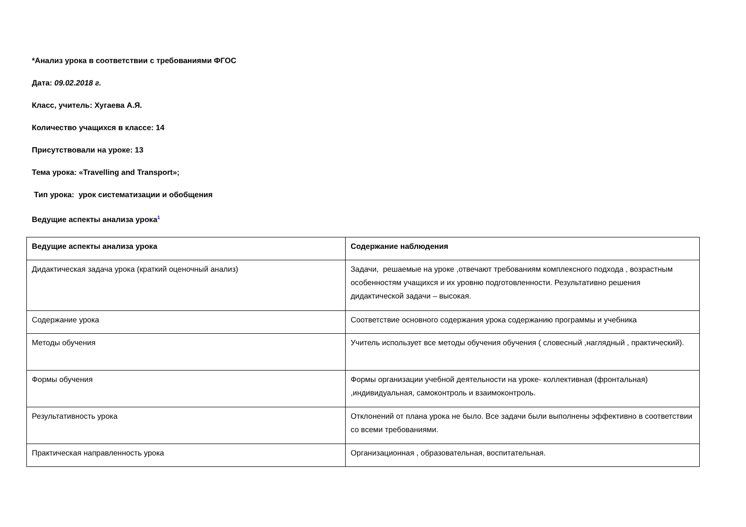*Анализ урока в соответствии с требованиями ФГОС
Дата: 09.02.2018 г.
Класс, учитель: Хугаева А.Я.
Количество учащихся в классе: 14
Присутствовали на уроке: 13
Тема урока: «Travelling and Transport»;
Тип урока: урок систематизации и обобщения
Ведущие аспекты анализа урока<sup>1</sup>
| Ведущие аспекты анализа урока | Содержание наблюдения |
| Дидактическая задача урока (краткий оценочный анализ) | Задачи, решаемые на уроке ,отвечают требованиям комплексного подхода , возрастным особенностям учащихся и их уровню подготовленности. Результативно решения дидактической задачи – высокая. |
| Содержание урока | Соответствие основного содержания урока содержанию программы и учебника |
| Методы обучения | Учитель использует все методы обучения обучения ( словесный ,наглядный , практический). |
| Формы обучения | Формы организации учебной деятельности на уроке- коллективная (фронтальная) ,индивидуальная, самоконтроль и взаимоконтроль. |
| Результативность урока | Отклонений от плана урока не было. Все задачи были выполнены эффективно в соответствии со всеми требованиями. |
| Практическая направленность урока | Организационная , образовательная, воспитательная. |